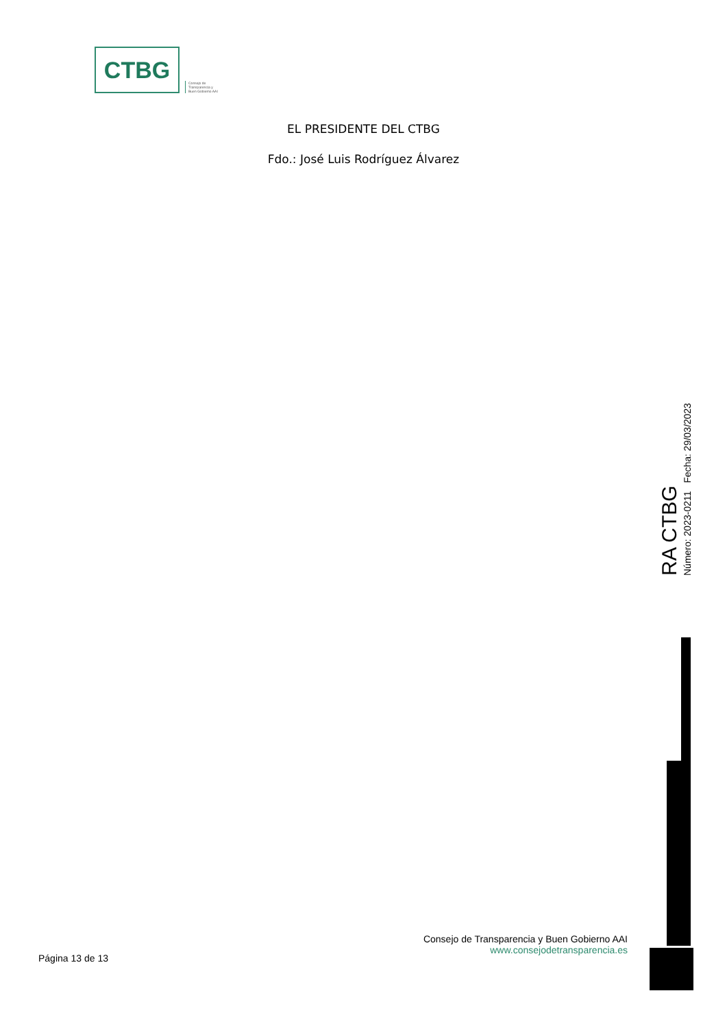CTBG
Consejo de
Transparencia y
Buen Gobierno AAI
EL PRESIDENTE DEL CTBG
Fdo.: José Luis Rodríguez Álvarez
RA CTBG
Número: 2023-0211 Fecha: 29/03/2023
Página 13 de 13
Consejo de Transparencia y Buen Gobierno AAI
www.consejodetransparencia.es